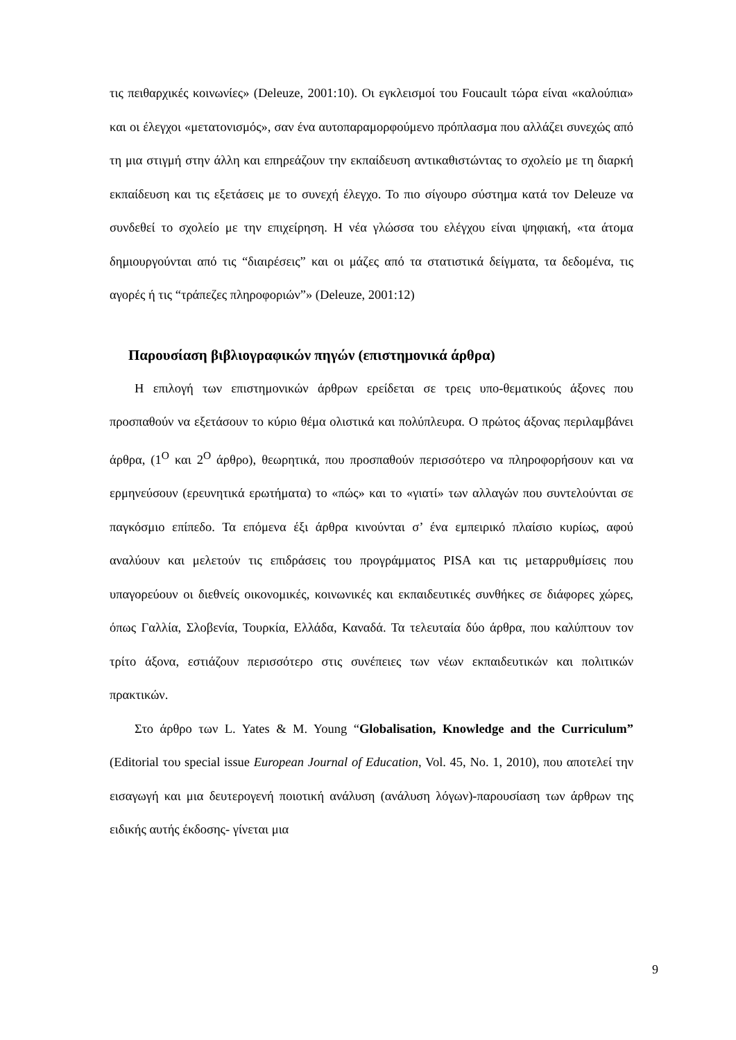τις πειθαρχικές κοινωνίες» (Deleuze, 2001:10). Οι εγκλεισμοί του Foucault τώρα είναι «καλούπια» και οι έλεγχοι «μετατονισμός», σαν ένα αυτοπαραμορφούμενο πρόπλασμα που αλλάζει συνεχώς από τη μια στιγμή στην άλλη και επηρεάζουν την εκπαίδευση αντικαθιστώντας το σχολείο με τη διαρκή εκπαίδευση και τις εξετάσεις με το συνεχή έλεγχο. Το πιο σίγουρο σύστημα κατά τον Deleuze να συνδεθεί το σχολείο με την επιχείρηση. Η νέα γλώσσα του ελέγχου είναι ψηφιακή, «τα άτομα δημιουργούνται από τις “διαιρέσεις” και οι μάζες από τα στατιστικά δείγματα, τα δεδομένα, τις αγορές ή τις “τράπεζες πληροφοριών”» (Deleuze, 2001:12)
Παρουσίαση βιβλιογραφικών πηγών (επιστημονικά άρθρα)
Η επιλογή των επιστημονικών άρθρων ερείδεται σε τρεις υπο-θεματικούς άξονες που προσπαθούν να εξετάσουν το κύριο θέμα ολιστικά και πολύπλευρα. Ο πρώτος άξονας περιλαμβάνει άρθρα, (1<sup>Ο</sup> και 2<sup>Ο</sup> άρθρο), θεωρητικά, που προσπαθούν περισσότερο να πληροφορήσουν και να ερμηνεύσουν (ερευνητικά ερωτήματα) το «πώς» και το «γιατί» των αλλαγών που συντελούνται σε παγκόσμιο επίπεδο. Τα επόμενα έξι άρθρα κινούνται σ’ ένα εμπειρικό πλαίσιο κυρίως, αφού αναλύουν και μελετούν τις επιδράσεις του προγράμματος PISA και τις μεταρρυθμίσεις που υπαγορεύουν οι διεθνείς οικονομικές, κοινωνικές και εκπαιδευτικές συνθήκες σε διάφορες χώρες, όπως Γαλλία, Σλοβενία, Τουρκία, Ελλάδα, Καναδά. Τα τελευταία δύο άρθρα, που καλύπτουν τον τρίτο άξονα, εστιάζουν περισσότερο στις συνέπειες των νέων εκπαιδευτικών και πολιτικών πρακτικών.
Στο άρθρο των L. Yates & M. Young “Globalisation, Knowledge and the Curriculum” (Editorial του special issue European Journal of Education, Vol. 45, No. 1, 2010), που αποτελεί την εισαγωγή και μια δευτερογενή ποιοτική ανάλυση (ανάλυση λόγων)-παρουσίαση των άρθρων της ειδικής αυτής έκδοσης- γίνεται μια
9